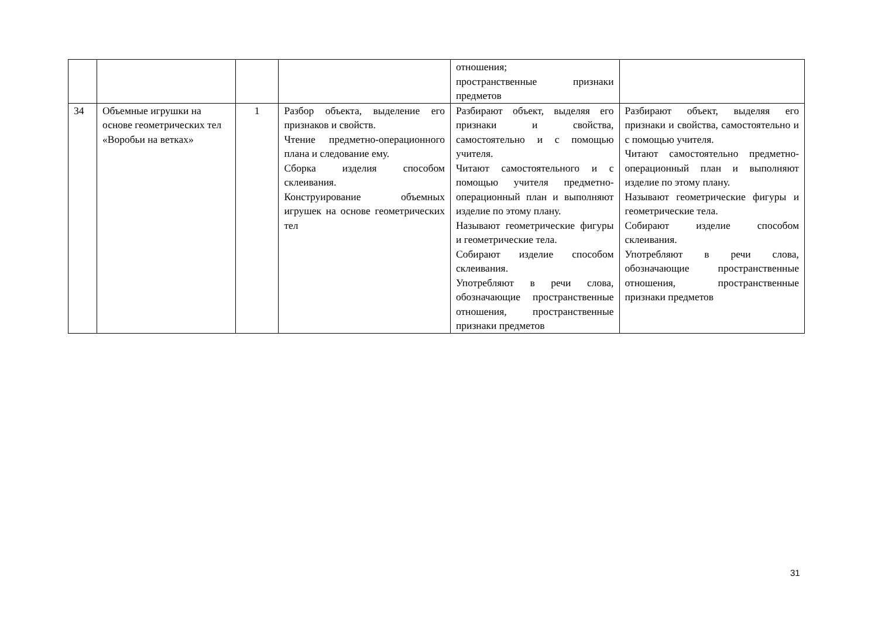| | | | | отношения; пространственные признаки предметов | |
| 34 | Объемные игрушки на основе геометрических тел «Воробьи на ветках» | 1 | Разбор объекта, выделение его признаков и свойств. Чтение предметно-операционного плана и следование ему. Сборка изделия способом склеивания. Конструирование объемных игрушек на основе геометрических тел | Разбирают объект, выделяя его признаки и свойства, самостоятельно и с помощью учителя. Читают самостоятельного и с помощью учителя предметно-операционный план и выполняют изделие по этому плану. Называют геометрические фигуры и геометрические тела. Собирают изделие способом склеивания. Употребляют в речи слова, обозначающие пространственные отношения, пространственные признаки предметов | Разбирают объект, выделяя его признаки и свойства, самостоятельно и с помощью учителя. Читают самостоятельно предметно-операционный план и выполняют изделие по этому плану. Называют геометрические фигуры и геометрические тела. Собирают изделие способом склеивания. Употребляют в речи слова, обозначающие пространственные отношения, пространственные признаки предметов |
31